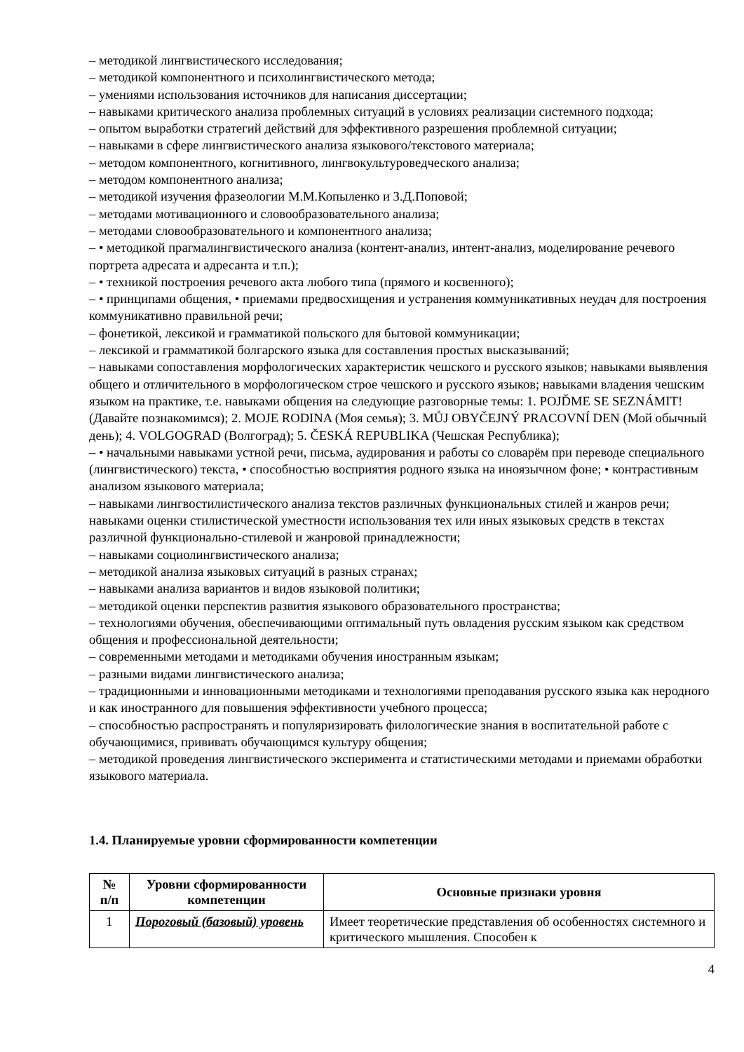– методикой лингвистического исследования;
– методикой компонентного и психолингвистического метода;
– умениями использования источников для написания диссертации;
– навыками критического анализа проблемных ситуаций в условиях реализации системного подхода;
– опытом выработки стратегий действий для эффективного разрешения проблемной ситуации;
– навыками в сфере лингвистического анализа языкового/текстового материала;
– методом компонентного, когнитивного, лингвокультуроведческого анализа;
– методом компонентного анализа;
– методикой изучения фразеологии М.М.Копыленко и З.Д.Поповой;
– методами мотивационного и словообразовательного анализа;
– методами словообразовательного и компонентного анализа;
– • методикой прагмалингвистического анализа (контент-анализ, интент-анализ, моделирование речевого портрета адресата и адресанта и т.п.);
– • техникой построения речевого акта любого типа (прямого и косвенного);
– • принципами общения, • приемами предвосхищения и устранения коммуникативных неудач для построения коммуникативно правильной речи;
– фонетикой, лексикой и грамматикой польского для бытовой коммуникации;
– лексикой и грамматикой болгарского языка для составления простых высказываний;
– навыками сопоставления морфологических характеристик чешского и русского языков; навыками выявления общего и отличительного в морфологическом строе чешского и русского языков; навыками владения чешским языком на практике, т.е. навыками общения на следующие разговорные темы: 1. POJĎME SE SEZNÁMIT! (Давайте познакомимся); 2. MOJE RODINA (Моя семья); 3. MŮJ OBYČEJNÝ PRACOVNÍ DEN (Мой обычный день); 4. VOLGOGRAD (Волгоград); 5. ČESKÁ REPUBLIKA (Чешская Республика);
– • начальными навыками устной речи, письма, аудирования и работы со словарём при переводе специального (лингвистического) текста, • способностью восприятия родного языка на иноязычном фоне; • контрастивным анализом языкового материала;
– навыками лингвостилистического анализа текстов различных функциональных стилей и жанров речи; навыками оценки стилистической уместности использования тех или иных языковых средств в текстах различной функционально-стилевой и жанровой принадлежности;
– навыками социолингвистического анализа;
– методикой анализа языковых ситуаций в разных странах;
– навыками анализа вариантов и видов языковой политики;
– методикой оценки перспектив развития языкового образовательного пространства;
– технологиями обучения, обеспечивающими оптимальный путь овладения русским языком как средством общения и профессиональной деятельности;
– современными методами и методиками обучения иностранным языкам;
– разными видами лингвистического анализа;
– традиционными и инновационными методиками и технологиями преподавания русского языка как неродного и как иностранного для повышения эффективности учебного процесса;
– способностью распространять и популяризировать филологические знания в воспитательной работе с обучающимися, прививать обучающимся культуру общения;
– методикой проведения лингвистического эксперимента и статистическими методами и приемами обработки языкового материала.
1.4. Планируемые уровни сформированности компетенции
| № п/п | Уровни сформированности компетенции | Основные признаки уровня |
| --- | --- | --- |
| 1 | Пороговый (базовый) уровень | Имеет теоретические представления об особенностях системного и критического мышления. Способен к |
4